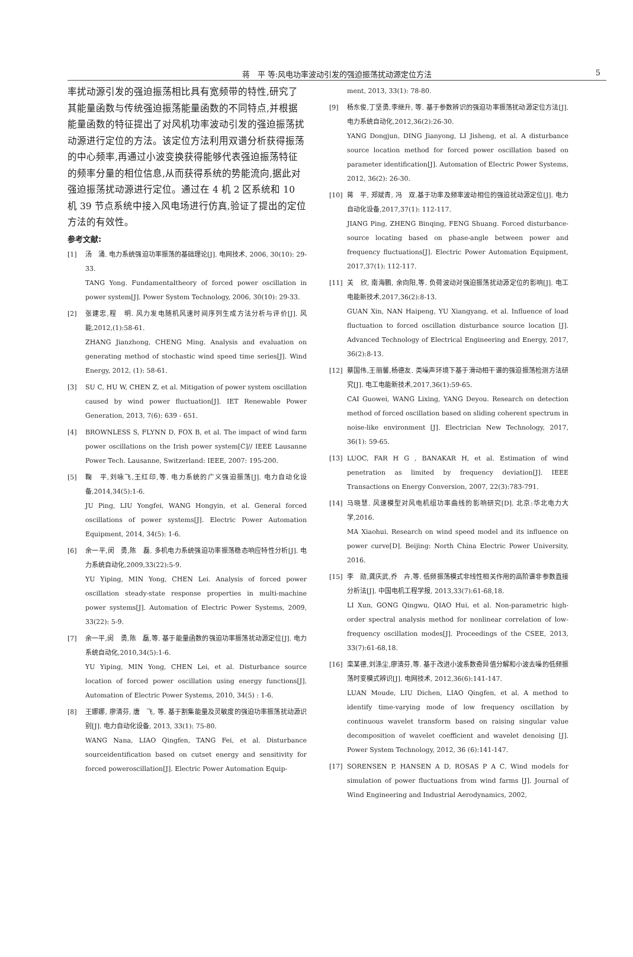蒋　平 等:风电功率波动引发的强迫振荡扰动源定位方法 5
率扰动源引发的强迫振荡相比具有宽频带的特性,研究了其能量函数与传统强迫振荡能量函数的不同特点,并根据能量函数的特征提出了对风机功率波动引发的强迫振荡扰动源进行定位的方法。该定位方法利用双谱分析获得振荡的中心频率,再通过小波变换获得能够代表强迫振荡特征的频率分量的相位信息,从而获得系统的势能流向,据此对强迫振荡扰动源进行定位。通过在 4 机 2 区系统和 10 机 39 节点系统中接入风电场进行仿真,验证了提出的定位方法的有效性。
参考文献:
[1] 汤　涌. 电力系统强迫功率振荡的基础理论[J]. 电网技术, 2006, 30(10): 29-33.
TANG Yong. Fundamentaltheory of forced power oscillation in power system[J]. Power System Technology, 2006, 30(10): 29-33.
[2] 张建忠,程　明. 风力发电随机风速时间序列生成方法分析与评价[J]. 风能,2012,(1):58-61.
ZHANG Jianzhong, CHENG Ming. Analysis and evaluation on generating method of stochastic wind speed time series[J]. Wind Energy, 2012, (1): 58-61.
[3] SU C, HU W, CHEN Z, et al. Mitigation of power system oscillation caused by wind power fluctuation[J]. IET Renewable Power Generation, 2013, 7(6): 639 - 651.
[4] BROWNLESS S, FLYNN D, FOX B, et al. The impact of wind farm power oscillations on the Irish power system[C]// IEEE Lausanne Power Tech. Lausanne, Switzerland: IEEE, 2007: 195-200.
[5] 鞠　平,刘咏飞,王红印,等. 电力系统的广义强迫振荡[J]. 电力自动化设备,2014,34(5):1-6.
JU Ping, LIU Yongfei, WANG Hongyin, et al. General forced oscillations of power systems[J]. Electric Power Automation Equipment, 2014, 34(5): 1-6.
[6] 余一平,闵　勇,陈　磊. 多机电力系统强迫功率振荡稳态响应特性分析[J]. 电力系统自动化,2009,33(22):5-9.
YU Yiping, MIN Yong, CHEN Lei. Analysis of forced power oscillation steady-state response properties in multi-machine power systems[J]. Automation of Electric Power Systems, 2009, 33(22): 5-9.
[7] 余一平,闵　勇,陈　磊,等. 基于能量函数的强迫功率振荡扰动源定位[J]. 电力系统自动化,2010,34(5):1-6.
YU Yiping, MIN Yong, CHEN Lei, et al. Disturbance source location of forced power oscillation using energy functions[J]. Automation of Electric Power Systems, 2010, 34(5) : 1-6.
[8] 王娜娜, 廖清芬, 唐　飞, 等. 基于割集能量及灵敏度的强迫功率振荡扰动源识别[J]. 电力自动化设备, 2013, 33(1): 75-80.
WANG Nana, LIAO Qingfen, TANG Fei, et al. Disturbance sourceidentification based on cutset energy and sensitivity for forced poweroscillation[J]. Electric Power Automation Equip-
ment, 2013, 33(1): 78-80.
[9] 杨东俊,丁坚勇,李继升, 等. 基于参数辨识的强迫功率振荡扰动源定位方法[J]. 电力系统自动化,2012,36(2):26-30.
YANG Dongjun, DING Jianyong, LI Jisheng, et al. A disturbance source location method for forced power oscillation based on parameter identification[J]. Automation of Electric Power Systems, 2012, 36(2): 26-30.
[10] 蒋　平, 郑斌青, 冯　双.基于功率及频率波动相位的强迫扰动源定位[J]. 电力自动化设备,2017,37(1): 112-117.
JIANG Ping, ZHENG Binqing, FENG Shuang. Forced disturbance-source locating based on phase-angle between power and frequency fluctuations[J]. Electric Power Automation Equipment, 2017,37(1): 112-117.
[11] 关　欣, 南海鹏, 余向阳,等. 负荷波动对强迫振荡扰动源定位的影响[J]. 电工电能新技术,2017,36(2):8-13.
GUAN Xin, NAN Haipeng, YU Xiangyang, et al. Influence of load fluctuation to forced oscillation disturbance source location [J]. Advanced Technology of Electrical Engineering and Energy, 2017, 36(2):8-13.
[12] 蔡国伟,王丽馨,杨德友. 类噪声环境下基于滑动相干谱的强迫振荡检测方法研究[J]. 电工电能新技术,2017,36(1):59-65.
CAI Guowei, WANG Lixing, YANG Deyou. Research on detection method of forced oscillation based on sliding coherent spectrum in noise-like environment [J]. Electrician New Technology, 2017, 36(1): 59-65.
[13] LUOC, FAR H G , BANAKAR H, et al. Estimation of wind penetration as limited by frequency deviation[J]. IEEE Transactions on Energy Conversion, 2007, 22(3):783-791.
[14] 马晓慧. 风速模型对风电机组功率曲线的影响研究[D]. 北京:华北电力大学,2016.
MA Xiaohui. Research on wind speed model and its influence on power curve[D]. Beijing: North China Electric Power University, 2016.
[15] 李　勋,龚庆武,乔　卉,等. 低频振荡模式非线性相关作用的高阶谱非参数直接分析法[J]. 中国电机工程学报, 2013,33(7):61-68,18.
LI Xun, GONG Qingwu, QIAO Hui, et al. Non-parametric high-order spectral analysis method for nonlinear correlation of low-frequency oscillation modes[J]. Proceedings of the CSEE, 2013, 33(7):61-68,18.
[16] 栾某德,刘涤尘,廖清芬,等. 基于改进小波系数奇异值分解和小波去噪的低频振荡时变模式辨识[J]. 电网技术, 2012,36(6):141-147.
LUAN Moude, LIU Dichen, LIAO Qingfen, et al. A method to identify time-varying mode of low frequency oscillation by continuous wavelet transform based on raising singular value decomposition of wavelet coefficient and wavelet denoising [J]. Power System Technology, 2012, 36 (6):141-147.
[17] SORENSEN P, HANSEN A D, ROSAS P A C. Wind models for simulation of power fluctuations from wind farms [J]. Journal of Wind Engineering and Industrial Aerodynamics, 2002,